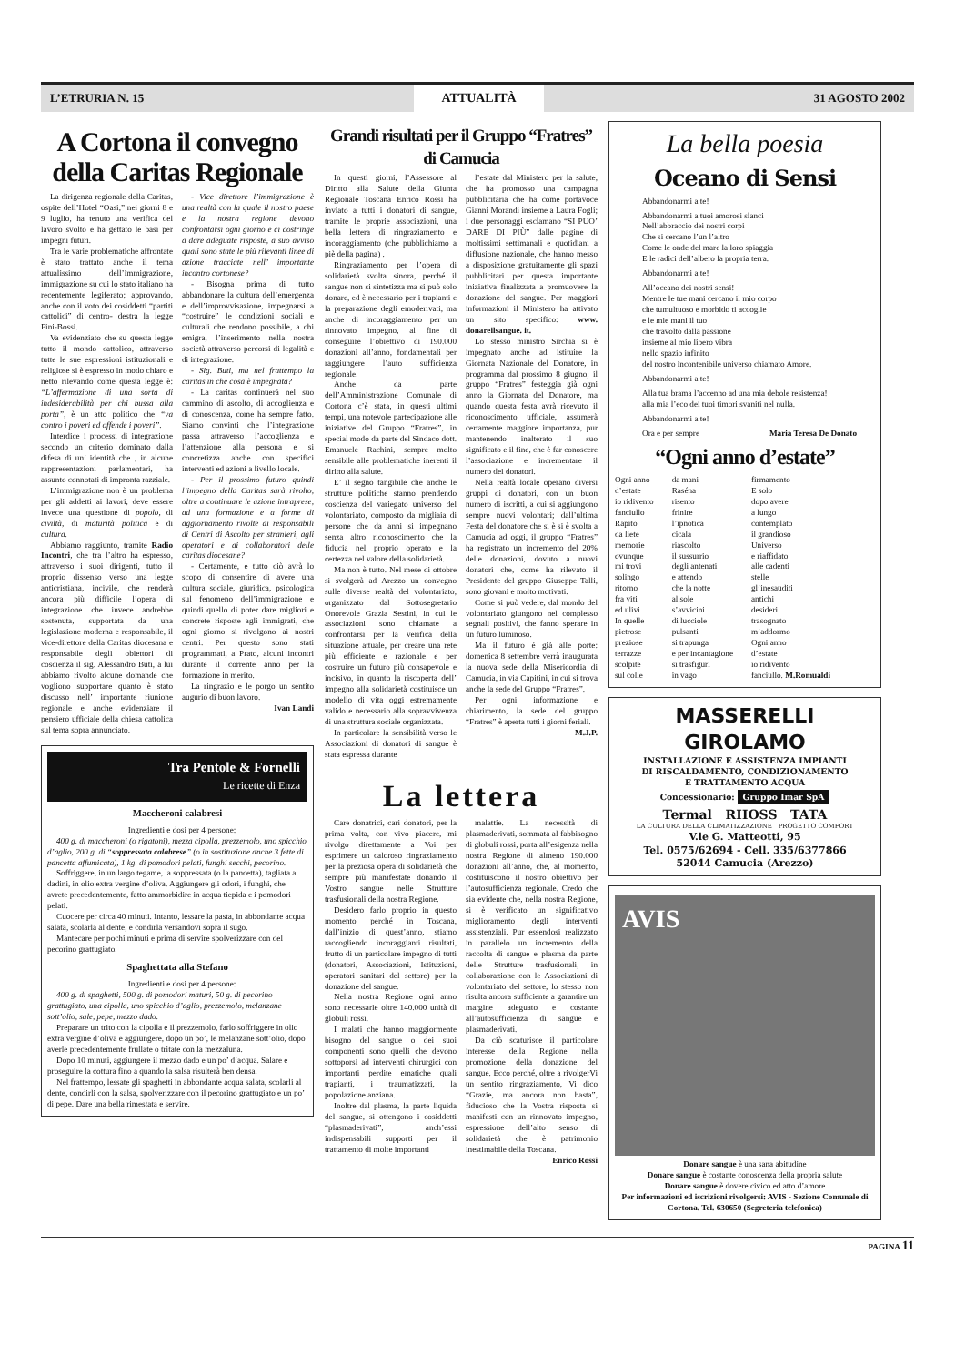L’ETRURIA N. 15 ATTUALITÀ 31 AGOSTO 2002
A Cortona il convegno della Caritas Regionale
La dirigenza regionale della Caritas, ospite dell’Hotel “Oasi,” nei giorni 8 e 9 luglio, ha tenuto una verifica del lavoro svolto e ha gettato le basi per impegni futuri.
Tra le varie problematiche affrontate è stato trattato anche il tema attualissimo dell’immigrazione, immigrazione su cui lo stato italiano ha recentemente legiferato; approvando, anche con il voto dei cosiddetti “partiti cattolici” di centro- destra la legge Fini-Bossi.
Va evidenziato che su questa legge tutto il mondo cattolico, attraverso tutte le sue espressioni istituzionali e religiose si è espresso in modo chiaro e netto rilevando come questa legge è: “L’affermazione di una sorta di indesiderabilità per chi bussa alla porta”, è un atto politico che “va contro i poveri ed offende i poveri”.
Interdice i processi di integrazione secondo un criterio dominato dalla difesa di un’ identità che , in alcune rappresentazioni parlamentari, ha assunto connotati di impronta razziale.
L’immigrazione non è un problema per gli addetti ai lavori, deve essere invece una questione di popolo, di civiltà, di maturità politica e di cultura.
Abbiamo raggiunto, tramite Radio Incontri, che tra l’altro ha espresso, attraverso i suoi dirigenti, tutto il proprio dissenso verso una legge anticristiana, incivile, che renderà ancora più difficile l’opera di integrazione che invece andrebbe sostenuta, supportata da una legislazione moderna e responsabile, il vice-direttore della Caritas diocesana e responsabile degli obiettori di coscienza il sig. Alessandro Buti, a lui abbiamo rivolto alcune domande che vogliono supportare quanto è stato discusso nell’ importante riunione regionale e anche evidenziare il pensiero ufficiale della chiesa cattolica sul tema sopra annunciato.
- Vice direttore l’immigrazione è una realtà con la quale il nostro paese e la nostra regione devono confrontarsi ogni giorno e ci costringe a dare adeguate risposte, a suo avviso quali sono state le più rilevanti linee di azione tracciate nell’ importante incontro cortonese?
- Bisogna prima di tutto abbandonare la cultura dell’emergenza e dell’improvvisazione, impegnarsi a “costruire” le condizioni sociali e culturali che rendono possibile, a chi emigra, l’inserimento nella nostra società attraverso percorsi di legalità e di integrazione.
- Sig. Buti, ma nel frattempo la caritas in che cosa è impegnata?
- La caritas continuerà nel suo cammino di ascolto, di accoglienza e di conoscenza, come ha sempre fatto. Siamo convinti che l’integrazione passa attraverso l’accoglienza e l’attenzione alla persona e si concretizza anche con specifici interventi ed azioni a livello locale.
- Per il prossimo futuro quindi l’impegno della Caritas sarà rivolto, oltre a continuare le azione intraprese, ad una formazione e a forme di aggiornamento rivolte ai responsabili di Centri di Ascolto per stranieri, agli operatori e ai collaboratori delle caritas diocesane?
- Certamente, e tutto ciò avrà lo scopo di consentire di avere una cultura sociale, giuridica, psicologica sul fenomeno dell’immigrazione e quindi quello di poter dare migliori e concrete risposte agli immigrati, che ogni giorno si rivolgono ai nostri centri. Per questo sono stati programmati, a Prato, alcuni incontri durante il corrente anno per la formazione in merito.
La ringrazio e le porgo un sentito augurio di buon lavoro.
Ivan Landi
Tra Pentole & Fornelli
Le ricette di Enza
Maccheroni calabresi
Ingredienti e dosi per 4 persone:
400 g. di maccheroni (o rigatoni), mezza cipolla, prezzemolo, uno spicchio d’aglio, 200 g. di “soppressata calabrese” (o in sostituzione anche 3 fette di pancetta affumicata), 1 kg. di pomodori pelati, funghi secchi, pecorino.
Soffriggere, in un largo tegame, la soppressata (o la pancetta), tagliata a dadini, in olio extra vergine d’oliva. Aggiungere gli odori, i funghi, che avrete precedentemente, fatto ammorbidire in acqua tiepida e i pomodori pelati.
Cuocere per circa 40 minuti. Intanto, lessare la pasta, in abbondante acqua salata, scolarla al dente, e condirla versandovi sopra il sugo.
Mantecare per pochi minuti e prima di servire spolverizzare con del pecorino grattugiato.
Spaghettata alla Stefano
Ingredienti e dosi per 4 persone:
400 g. di spaghetti, 500 g. di pomodori maturi, 50 g. di pecorino grattugiato, una cipolla, uno spicchio d’aglio, prezzemolo, melanzane sott’olio, sale, pepe, mezzo dado.
Preparare un trito con la cipolla e il prezzemolo, farlo soffriggere in olio extra vergine d’oliva e aggiungere, dopo un po’, le melanzane sott’olio, dopo averle precedentemente frullate o tritate con la mezzaluna.
Dopo 10 minuti, aggiungere il mezzo dado e un po’ d’acqua. Salare e proseguire la cottura fino a quando la salsa risulterà ben densa.
Nel frattempo, lessate gli spaghetti in abbondante acqua salata, scolarli al dente, condirli con la salsa, spolverizzare con il pecorino grattugiato e un po’ di pepe. Dare una bella rimestata e servire.
Grandi risultati per il Gruppo “Fratres” di Camucia
In questi giorni, l’Assessore al Diritto alla Salute della Giunta Regionale Toscana Enrico Rossi ha inviato a tutti i donatori di sangue, tramite le proprie associazioni, una bella lettera di ringraziamento e incoraggiamento (che pubblichiamo a piè della pagina) .
Ringraziamento per l’opera di solidarietà svolta sinora, perché il sangue non si sintetizza ma si può solo donare, ed è necessario per i trapianti e la preparazione degli emoderivati, ma anche di incoraggiamento per un rinnovato impegno, al fine di conseguire l’obiettivo di 190.000 donazioni all’anno, fondamentali per raggiungere l’auto sufficienza regionale.
Anche da parte dell’Amministrazione Comunale di Cortona c’è stata, in questi ultimi tempi, una notevole partecipazione alle iniziative del Gruppo “Fratres”, in special modo da parte del Sindaco dott. Emanuele Rachini, sempre molto sensibile alle problematiche inerenti il diritto alla salute.
E’ il segno tangibile che anche le strutture politiche stanno prendendo coscienza del variegato universo del volontariato, composto da migliaia di persone che da anni si impegnano senza altro riconoscimento che la fiducia nel proprio operato e la certezza nel valore della solidarietà.
Ma non è tutto. Nel mese di ottobre si svolgerà ad Arezzo un convegno sulle diverse realtà del volontariato, organizzato dal Sottosegretario Onorevole Grazia Sestini, in cui le associazioni sono chiamate a confrontarsi per la verifica della situazione attuale, per creare una rete più efficiente e razionale e per costruire un futuro più consapevole e incisivo, in quanto la riscoperta dell’ impegno alla solidarietà costituisce un modello di vita oggi estremamente valido e necessario alla sopravvivenza di una struttura sociale organizzata.
In particolare la sensibilità verso le Associazioni di donatori di sangue è stata espressa durante
l’estate dal Ministero per la salute, che ha promosso una campagna pubblicitaria che ha come portavoce Gianni Morandi insieme a Laura Fogli; i due personaggi esclamano “SI PUO’ DARE DI PIÙ” dalle pagine di moltissimi settimanali e quotidiani a diffusione nazionale, che hanno messo a disposizione gratuitamente gli spazi pubblicitari per questa importante iniziativa finalizzata a promuovere la donazione del sangue. Per maggiori informazioni il Ministero ha attivato un sito specifico: www. donareilsangue. it.
Lo stesso ministro Sirchia si è impegnato anche ad istituire la Giornata Nazionale del Donatore, in programma dal prossimo 8 giugno; il gruppo “Fratres” festeggia già ogni anno la Giornata del Donatore, ma quando questa festa avrà ricevuto il riconoscimento ufficiale, assumerà certamente maggiore importanza, pur mantenendo inalterato il suo significato e il fine, che è far conoscere l’associazione e incrementare il numero dei donatori.
Nella realtà locale operano diversi gruppi di donatori, con un buon numero di iscritti, a cui si aggiungono sempre nuovi volontari; dall’ultima Festa del donatore che si è si è svolta a Camucia ad oggi, il gruppo “Fratres” ha registrato un incremento del 20% delle donazioni, dovuto a nuovi donatori che, come ha rilevato il Presidente del gruppo Giuseppe Talli, sono giovani e molto motivati.
Come si può vedere, dal mondo del volontariato giungono nel complesso segnali positivi, che fanno sperare in un futuro luminoso.
Ma il futuro è già alle porte: domenica 8 settembre verrà inaugurata la nuova sede della Misericordia di Camucia, in via Capitini, in cui si trova anche la sede del Gruppo “Fratres”.
Per ogni informazione e chiarimento, la sede del gruppo “Fratres” è aperta tutti i giorni feriali. M.J.P.
La lettera
Care donatrici, cari donatori, per la prima volta, con vivo piacere, mi rivolgo direttamente a Voi per esprimere un caloroso ringraziamento per la preziosa opera di solidarietà che sempre più manifestate donando il Vostro sangue nelle Strutture trasfusionali della nostra Regione.
Desidero farlo proprio in questo momento perché in Toscana, dall’inizio di quest’anno, stiamo raccogliendo incoraggianti risultati, frutto di un particolare impegno di tutti (donatori, Associazioni, Istituzioni, operatori sanitari del settore) per la donazione del sangue.
Nella nostra Regione ogni anno sono necessarie oltre 140.000 unità di globuli rossi.
I malati che hanno maggiormente bisogno del sangue o dei suoi componenti sono quelli che devono sottoporsi ad interventi chirurgici con importanti perdite ematiche quali trapianti, i traumatizzati, la popolazione anziana.
Inoltre dal plasma, la parte liquida del sangue, si ottengono i cosiddetti “plasmaderivati”, anch’essi indispensabili supporti per il trattamento di molte importanti
malattie. La necessità di plasmaderivati, sommata al fabbisogno di globuli rossi, porta all’esigenza nella nostra Regione di almeno 190.000 donazioni all’anno, che, al momento, costituiscono il nostro obiettivo per l’autosufficienza regionale. Credo che sia evidente che, nella nostra Regione, si è verificato un significativo miglioramento degli interventi assistenziali. Pur essendosi realizzato in parallelo un incremento della raccolta di sangue e plasma da parte delle Strutture trasfusionali, in collaborazione con le Associazioni di volontariato del settore, lo stesso non risulta ancora sufficiente a garantire un margine adeguato e costante all’autosufficienza di sangue e plasmaderivati.
Da ciò scaturisce il particolare interesse della Regione nella promozione della donazione del sangue. Ecco perché, oltre a rivolgerVi un sentito ringraziamento, Vi dico “Grazie, ma ancora non basta”, fiducioso che la Vostra risposta si manifesti con un rinnovato impegno, espressione dell’alto senso di solidarietà che è patrimonio inestimabile della Toscana.
Enrico Rossi
La bella poesia
Oceano di Sensi
Abbandonarmi a te!
Abbandonarmi a tuoi amorosi slanci
Nell’abbraccio dei nostri corpi
Che si cercano l’un l’altro
Come le onde del mare la loro spiaggia
E le radici dell’albero la propria terra.
Abbandonarmi a te!
All’oceano dei nostri sensi!
Mentre le tue mani cercano il mio corpo
che tumultuoso e morbido ti accoglie
e le mie mani il tuo
che travolto dalla passione
insieme al mio libero vibra
nello spazio infinito
del nostro incontenibile universo chiamato Amore.
Abbandonarmi a te!
Alla tua brama l’accenno ad una mia debole resistenza!
alla mia l’eco dei tuoi timori svaniti nel nulla.
Abbandonarmi a te!
Ora e per sempre Maria Teresa De Donato
“Ogni anno d’estate”
Ogni anno
d’estate
io ridivento
fanciullo
Rapito
da liete
memorie
ovunque
mi trovi
solingo
ritorno
fra viti
ed ulivi
In quelle
pietrose
preziose
terrazze
scolpite
sul colle
da mani
Raséna
risento
frinire
l’ipnotica
cicala
riascolto
il sussurrio
degli antenati
e attendo
che la notte
al sole
s’avvicini
di lucciole
pulsanti
si trapunga
e per incantagione
si trasfiguri
in vago
firmamento
E solo
dopo avere
a lungo
contemplato
il grandioso
Universo
e riaffidato
alle cadenti
stelle
gl’inesauditi
antichi
desideri
trasognato
m’addormo
Ogni anno
d’estate
io ridivento
fanciullo. M.Romualdi
MASSERELLI GIROLAMO
INSTALLAZIONE E ASSISTENZA IMPIANTI
DI RISCALDAMENTO, CONDIZIONAMENTO
E TRATTAMENTO ACQUA
Concessionario: Gruppo Imar SpA
Termal RHOSS TATA
LA CULTURA DELLA CLIMATIZZAZIONE PROGETTO COMFORT
V.le G. Matteotti, 95
Tel. 0575/62694 - Cell. 335/6377866
52044 Camucia (Arezzo)
AVIS
Donare sangue è una sana abitudine
Donare sangue è costante conoscenza della propria salute
Donare sangue è dovere civico ed atto d’amore
Per informazioni ed iscrizioni rivolgersi: AVIS - Sezione Comunale di Cortona. Tel. 630650 (Segreteria telefonica)
PAGINA 11